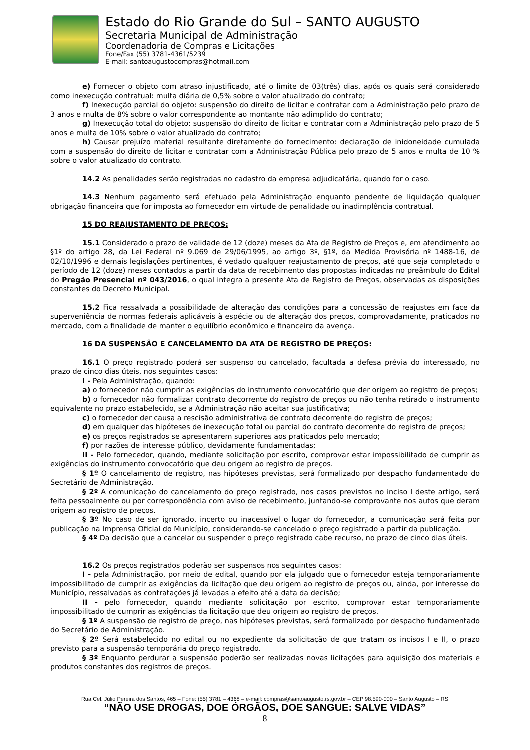Estado do Rio Grande do Sul – SANTO AUGUSTO
Secretaria Municipal de Administração
Coordenadoria de Compras e Licitações
Fone/Fax (55) 3781-4361/5239
E-mail: santoaugustocompras@hotmail.com
e) Fornecer o objeto com atraso injustificado, até o limite de 03(três) dias, após os quais será considerado como inexecução contratual: multa diária de 0,5% sobre o valor atualizado do contrato;
f) Inexecução parcial do objeto: suspensão do direito de licitar e contratar com a Administração pelo prazo de 3 anos e multa de 8% sobre o valor correspondente ao montante não adimplido do contrato;
g) Inexecução total do objeto: suspensão do direito de licitar e contratar com a Administração pelo prazo de 5 anos e multa de 10% sobre o valor atualizado do contrato;
h) Causar prejuízo material resultante diretamente do fornecimento: declaração de inidoneidade cumulada com a suspensão do direito de licitar e contratar com a Administração Pública pelo prazo de 5 anos e multa de 10 % sobre o valor atualizado do contrato.
14.2 As penalidades serão registradas no cadastro da empresa adjudicatária, quando for o caso.
14.3 Nenhum pagamento será efetuado pela Administração enquanto pendente de liquidação qualquer obrigação financeira que for imposta ao fornecedor em virtude de penalidade ou inadimplência contratual.
15 DO REAJUSTAMENTO DE PREÇOS:
15.1 Considerado o prazo de validade de 12 (doze) meses da Ata de Registro de Preços e, em atendimento ao §1º do artigo 28, da Lei Federal nº 9.069 de 29/06/1995, ao artigo 3º, §1º, da Medida Provisória nº 1488-16, de 02/10/1996 e demais legislações pertinentes, é vedado qualquer reajustamento de preços, até que seja completado o período de 12 (doze) meses contados a partir da data de recebimento das propostas indicadas no preâmbulo do Edital do Pregão Presencial nº 043/2016, o qual integra a presente Ata de Registro de Preços, observadas as disposições constantes do Decreto Municipal.
15.2 Fica ressalvada a possibilidade de alteração das condições para a concessão de reajustes em face da superveniência de normas federais aplicáveis à espécie ou de alteração dos preços, comprovadamente, praticados no mercado, com a finalidade de manter o equilíbrio econômico e financeiro da avença.
16 DA SUSPENSÃO E CANCELAMENTO DA ATA DE REGISTRO DE PREÇOS:
16.1 O preço registrado poderá ser suspenso ou cancelado, facultada a defesa prévia do interessado, no prazo de cinco dias úteis, nos seguintes casos:
I - Pela Administração, quando:
a) o fornecedor não cumprir as exigências do instrumento convocatório que der origem ao registro de preços;
b) o fornecedor não formalizar contrato decorrente do registro de preços ou não tenha retirado o instrumento equivalente no prazo estabelecido, se a Administração não aceitar sua justificativa;
c) o fornecedor der causa a rescisão administrativa de contrato decorrente do registro de preços;
d) em qualquer das hipóteses de inexecução total ou parcial do contrato decorrente do registro de preços;
e) os preços registrados se apresentarem superiores aos praticados pelo mercado;
f) por razões de interesse público, devidamente fundamentadas;
II - Pelo fornecedor, quando, mediante solicitação por escrito, comprovar estar impossibilitado de cumprir as exigências do instrumento convocatório que deu origem ao registro de preços.
§ 1º O cancelamento de registro, nas hipóteses previstas, será formalizado por despacho fundamentado do Secretário de Administração.
§ 2º A comunicação do cancelamento do preço registrado, nos casos previstos no inciso I deste artigo, será feita pessoalmente ou por correspondência com aviso de recebimento, juntando-se comprovante nos autos que deram origem ao registro de preços.
§ 3º No caso de ser ignorado, incerto ou inacessível o lugar do fornecedor, a comunicação será feita por publicação na Imprensa Oficial do Município, considerando-se cancelado o preço registrado a partir da publicação.
§ 4º Da decisão que a cancelar ou suspender o preço registrado cabe recurso, no prazo de cinco dias úteis.
16.2 Os preços registrados poderão ser suspensos nos seguintes casos:
I - pela Administração, por meio de edital, quando por ela julgado que o fornecedor esteja temporariamente impossibilitado de cumprir as exigências da licitação que deu origem ao registro de preços ou, ainda, por interesse do Município, ressalvadas as contratações já levadas a efeito até a data da decisão;
II - pelo fornecedor, quando mediante solicitação por escrito, comprovar estar temporariamente impossibilitado de cumprir as exigências da licitação que deu origem ao registro de preços.
§ 1º A suspensão de registro de preço, nas hipóteses previstas, será formalizado por despacho fundamentado do Secretário de Administração.
§ 2º Será estabelecido no edital ou no expediente da solicitação de que tratam os incisos I e II, o prazo previsto para a suspensão temporária do preço registrado.
§ 3º Enquanto perdurar a suspensão poderão ser realizadas novas licitações para aquisição dos materiais e produtos constantes dos registros de preços.
Rua Cel. Júlio Pereira dos Santos, 465 – Fone: (55) 3781 – 4368 – e-mail: compras@santoaugusto.rs.gov.br – CEP 98.590-000 – Santo Augusto – RS
“NÃO USE DROGAS, DOE ÓRGÃOS, DOE SANGUE: SALVE VIDAS”
8